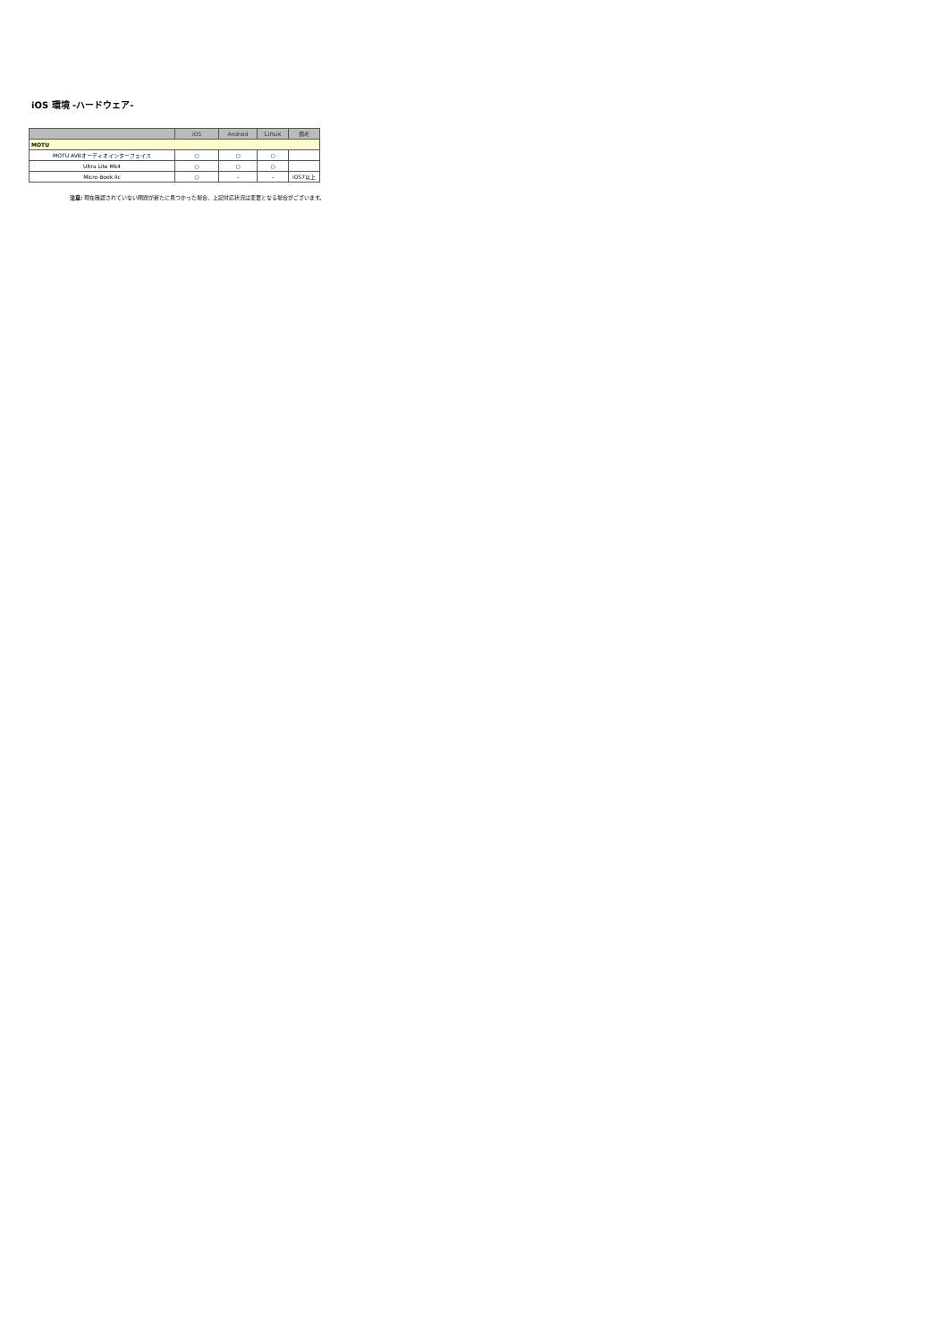iOS 環境 -ハードウェア-
| | iOS | Android | Linux | 備考 |
| --- | --- | --- | --- | --- |
| MOTU | | | | |
| MOTU AVBオーディオインターフェイス | ○ | ○ | ○ | |
| Ultra Lite Mk4 | ○ | ○ | ○ | |
| Micro Book IIc | ○ | – | – | iOS7以上 |
注意: 現在確認されていない問題が新たに見つかった場合、上記対応状況は変更となる場合がございます。